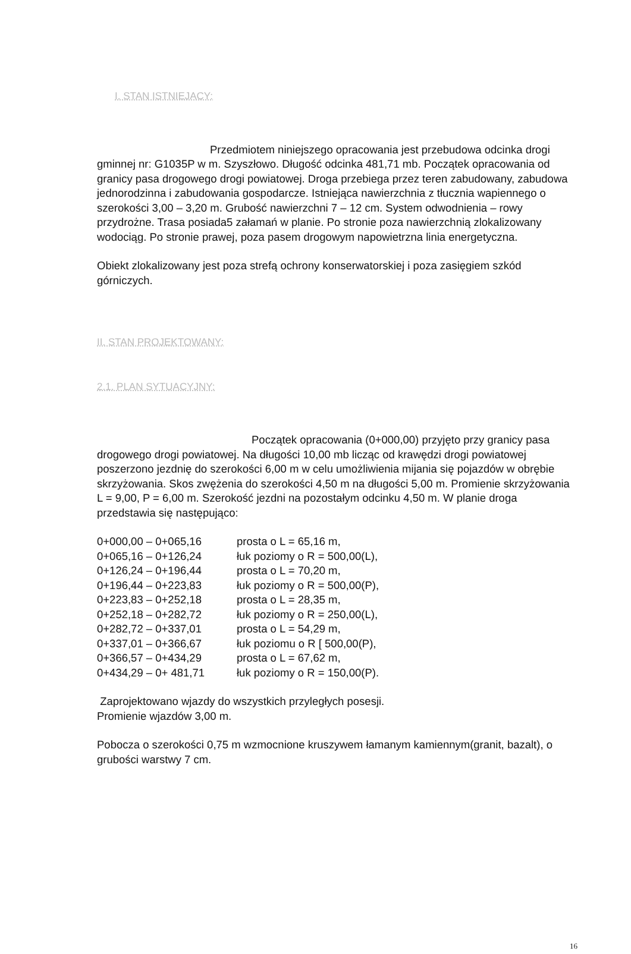I. STAN ISTNIEJACY:
Przedmiotem niniejszego opracowania jest przebudowa odcinka drogi gminnej nr: G1035P w m. Szyszłowo. Długość odcinka 481,71 mb. Początek opracowania od granicy pasa drogowego drogi powiatowej. Droga przebiega przez teren zabudowany, zabudowa jednorodzinna i zabudowania gospodarcze. Istniejąca nawierzchnia z tłucznia wapiennego o szerokości 3,00 – 3,20 m. Grubość nawierzchni 7 – 12 cm. System odwodnienia – rowy przydrożne. Trasa posiada5 załamań w planie. Po stronie poza nawierzchnią zlokalizowany wodociąg. Po stronie prawej, poza pasem drogowym napowietrzna linia energetyczna.
Obiekt zlokalizowany jest poza strefą ochrony konserwatorskiej i poza zasięgiem szkód górniczych.
II. STAN PROJEKTOWANY:
2.1. PLAN SYTUACYJNY:
Początek opracowania (0+000,00) przyjęto przy granicy pasa drogowego drogi powiatowej. Na długości 10,00 mb licząc od krawędzi drogi powiatowej poszerzono jezdnię do szerokości 6,00 m w celu umożliwienia mijania się pojazdów w obrębie skrzyżowania. Skos zwężenia do szerokości 4,50 m na długości 5,00 m. Promienie skrzyżowania L = 9,00, P = 6,00 m. Szerokość jezdni na pozostałym odcinku 4,50 m. W planie droga przedstawia się następująco:
| 0+000,00 – 0+065,16 | prosta o L = 65,16 m, |
| 0+065,16 – 0+126,24 | łuk poziomy o R = 500,00(L), |
| 0+126,24 – 0+196,44 | prosta o L = 70,20 m, |
| 0+196,44 – 0+223,83 | łuk poziomy o R = 500,00(P), |
| 0+223,83 – 0+252,18 | prosta o L = 28,35 m, |
| 0+252,18 – 0+282,72 | łuk poziomy o R = 250,00(L), |
| 0+282,72 – 0+337,01 | prosta o L = 54,29 m, |
| 0+337,01 – 0+366,67 | łuk poziomu o R [ 500,00(P), |
| 0+366,57 – 0+434,29 | prosta o L = 67,62 m, |
| 0+434,29 – 0+ 481,71 | łuk poziomy o R = 150,00(P). |
Zaprojektowano wjazdy do wszystkich przyległych posesji.
Promienie wjazdów 3,00 m.
Pobocza o szerokości 0,75 m wzmocnione kruszywem łamanym kamiennym(granit, bazalt), o grubości warstwy 7 cm.
16